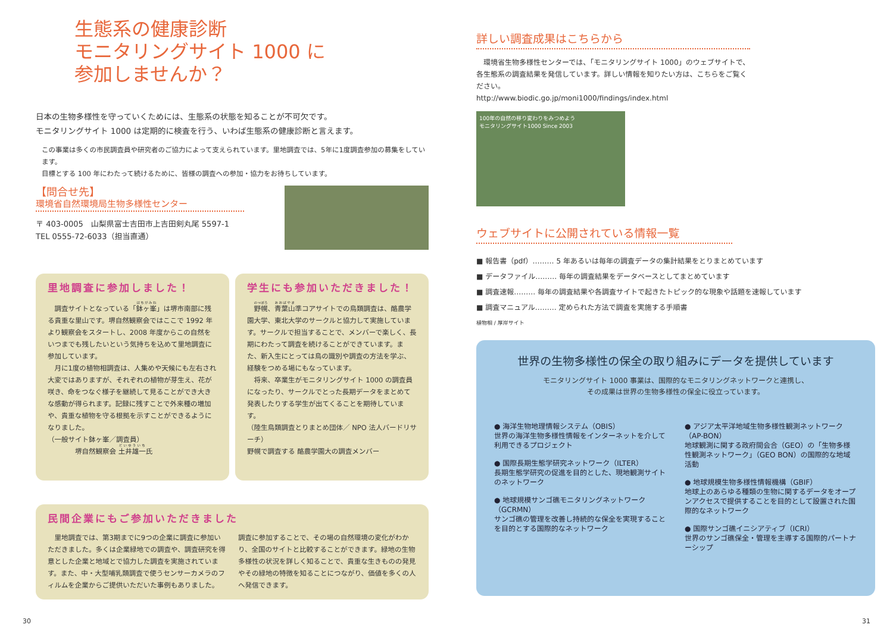生態系の健康診断
モニタリングサイト 1000 に
参加しませんか？
日本の生物多様性を守っていくためには、生態系の状態を知ることが不可欠です。
モニタリングサイト 1000 は定期的に検査を行う、いわば生態系の健康診断と言えます。
この事業は多くの市民調査員や研究者のご協力によって支えられています。里地調査では、5年に1度調査参加の募集をしています。
目標とする 100 年にわたって続けるために、皆様の調査への参加・協力をお待ちしています。
【問合せ先】
環境省自然環境局生物多様性センター
〒 403-0005　山梨県富士吉田市上吉田剣丸尾 5597-1
TEL 0555-72-6033（担当直通）
里地調査に参加しました！
　調査サイトとなっている「鉢ヶ峯」は堺市南部に残る貴重な里山です。堺自然観察会ではここで 1992 年より観察会をスタートし、2008 年度からこの自然をいつまでも残したいという気持ちを込めて里地調査に参加しています。
　月に1度の植物相調査は、人集めや天候にも左右され大変ではありますが、それぞれの植物が芽生え、花が咲き、命をつなぐ様子を継続して見ることができ大きな感動が得られます。記録に残すことで外来種の増加や、貴重な植物を守る根拠を示すことができるようになりました。
（一般サイト鉢ヶ峯／調査員）
　　　　堺自然観察会 土井雄一氏
学生にも参加いただきました！
　野幌、青葉山準コアサイトでの鳥類調査は、酪農学園大学、東北大学のサークルと協力して実施しています。サークルで担当することで、メンバーで楽しく、長期にわたって調査を続けることができています。また、新入生にとっては鳥の識別や調査の方法を学ぶ、経験をつめる場にもなっています。
　将来、卒業生がモニタリングサイト 1000 の調査員になったり、サークルでとった長期データをまとめて発表したりする学生が出てくることを期待しています。
（陸生鳥類調査とりまとめ団体／ NPO 法人バードリサーチ）
野幌で調査する 酪農学園大の調査メンバー
民間企業にもご参加いただきました
　里地調査では、第3期までに9つの企業に調査に参加いただきました。多くは企業緑地での調査や、調査研究を得意とした企業と地域とで協力した調査を実施されています。また、中・大型哺乳類調査で使うセンサーカメラのフィルムを企業からご提供いただいた事例もありました。
調査に参加することで、その場の自然環境の変化がわかり、全国のサイトと比較することができます。緑地の生物多様性の状況を詳しく知ることで、貴重な生きものの発見やその緑地の特徴を知ることにつながり、価値を多くの人へ発信できます。
30
詳しい調査成果はこちらから
　環境省生物多様性センターでは、「モニタリングサイト 1000」のウェブサイトで、各生態系の調査結果を発信しています。詳しい情報を知りたい方は、こちらをご覧ください。
http://www.biodic.go.jp/moni1000/findings/index.html
100年の自然の移り変わりをみつめよう
モニタリングサイト1000 Since 2003
ウェブサイトに公開されている情報一覧
■ 報告書（pdf）……… 5 年あるいは毎年の調査データの集計結果をとりまとめています
■ データファイル……… 毎年の調査結果をデータベースとしてまとめています
■ 調査速報……… 毎年の調査結果や各調査サイトで起きたトピック的な現象や話題を速報しています
■ 調査マニュアル……… 定められた方法で調査を実施する手順書
植物相 / 厚岸サイト
世界の生物多様性の保全の取り組みにデータを提供しています
モニタリングサイト 1000 事業は、国際的なモニタリングネットワークと連携し、
その成果は世界の生物多様性の保全に役立っています。
● 海洋生物地理情報システム（OBIS）
世界の海洋生物多様性情報をインターネットを介して利用できるプロジェクト
● 国際長期生態学研究ネットワーク（ILTER）
長期生態学研究の促進を目的とした、現地観測サイトのネットワーク
● 地球規模サンゴ礁モニタリングネットワーク（GCRMN）
サンゴ礁の管理を改善し持続的な保全を実現することを目的とする国際的なネットワーク
● アジア太平洋地域生物多様性観測ネットワーク（AP-BON）
地球観測に関する政府間会合（GEO）の「生物多様性観測ネットワーク」（GEO BON）の国際的な地域活動
● 地球規模生物多様性情報機構（GBIF）
地球上のあらゆる種類の生物に関するデータをオープンアクセスで提供することを目的として設置された国際的なネットワーク
● 国際サンゴ礁イニシアティブ（ICRI）
世界のサンゴ礁保全・管理を主導する国際的パートナーシップ
31